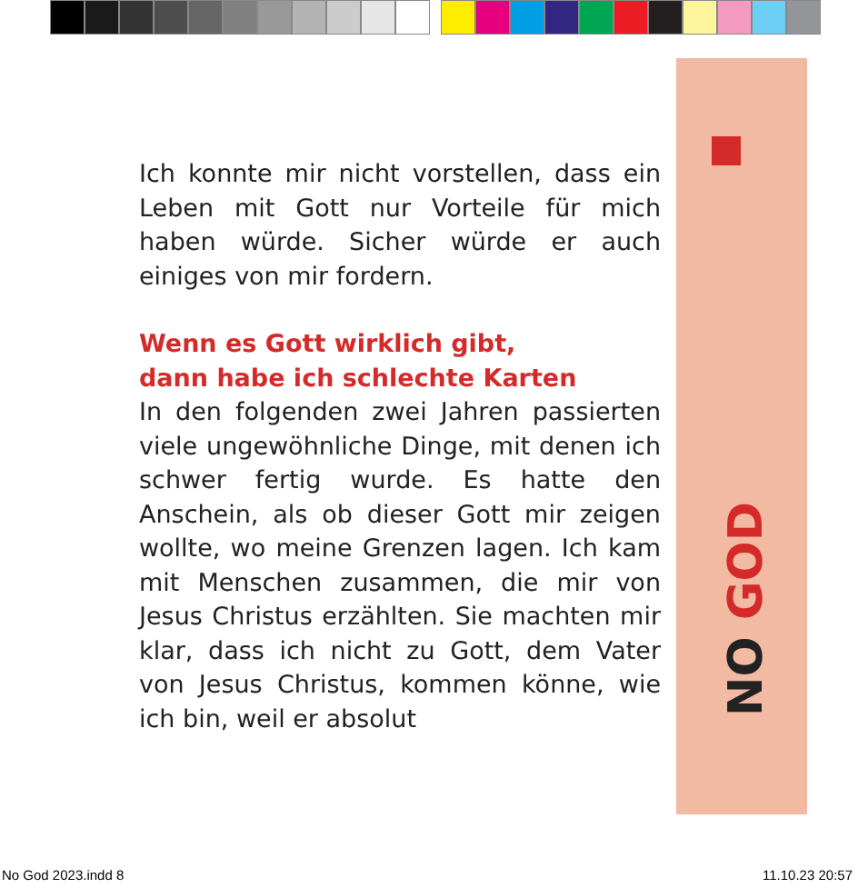NO GOD
Ich konnte mir nicht vorstellen, dass ein Leben mit Gott nur Vorteile für mich haben würde. Sicher würde er auch einiges von mir fordern.
Wenn es Gott wirklich gibt,
dann habe ich schlechte Karten
In den folgenden zwei Jahren passierten viele ungewöhnliche Dinge, mit denen ich schwer fertig wurde. Es hatte den Anschein, als ob dieser Gott mir zeigen wollte, wo meine Grenzen lagen. Ich kam mit Menschen zusammen, die mir von Jesus Christus erzählten. Sie machten mir klar, dass ich nicht zu Gott, dem Vater von Jesus Christus, kommen könne, wie ich bin, weil er absolut
No God 2023.indd 8 11.10.23 20:57